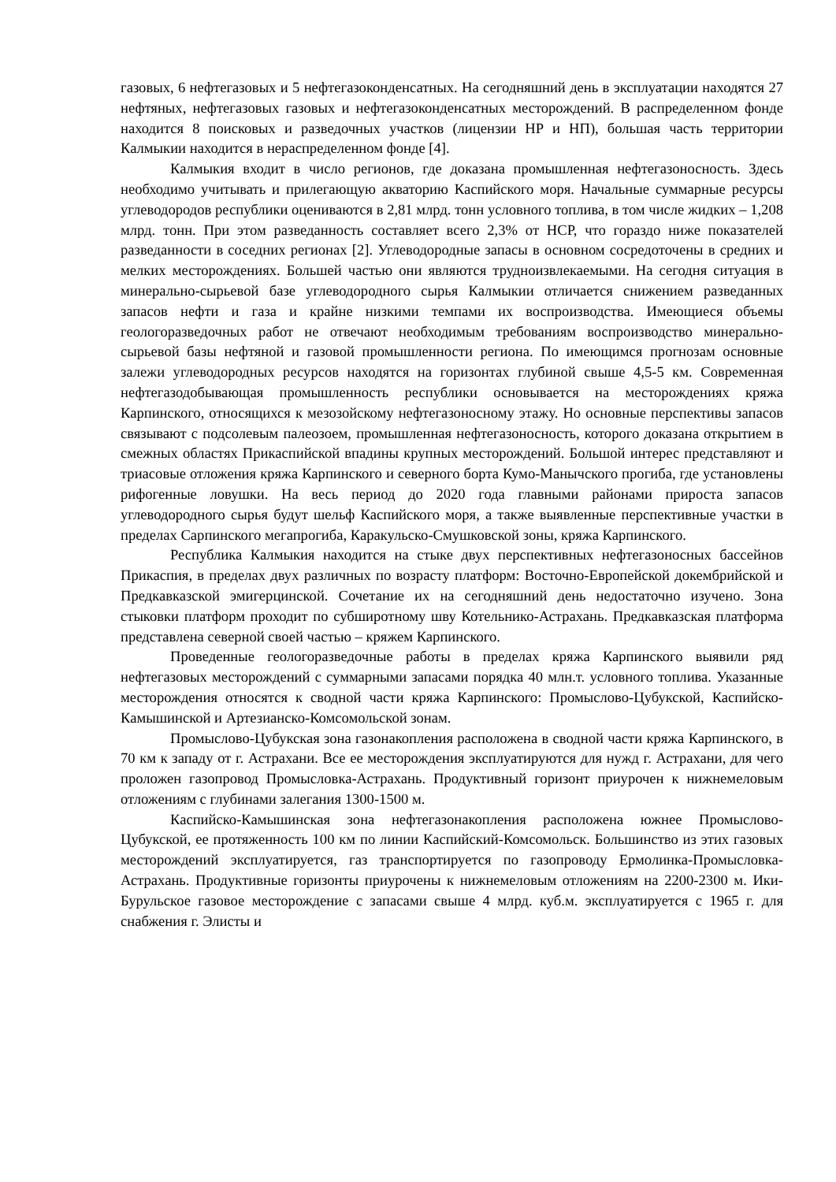газовых, 6 нефтегазовых и 5 нефтегазоконденсатных. На сегодняшний день в эксплуатации находятся 27 нефтяных, нефтегазовых газовых и нефтегазоконденсатных месторождений. В распределенном фонде находится 8 поисковых и разведочных участков (лицензии НР и НП), большая часть территории Калмыкии находится в нераспределенном фонде [4].
Калмыкия входит в число регионов, где доказана промышленная нефтегазоносность. Здесь необходимо учитывать и прилегающую акваторию Каспийского моря. Начальные суммарные ресурсы углеводородов республики оцениваются в 2,81 млрд. тонн условного топлива, в том числе жидких – 1,208 млрд. тонн. При этом разведанность составляет всего 2,3% от НСР, что гораздо ниже показателей разведанности в соседних регионах [2]. Углеводородные запасы в основном сосредоточены в средних и мелких месторождениях. Большей частью они являются трудноизвлекаемыми. На сегодня ситуация в минерально-сырьевой базе углеводородного сырья Калмыкии отличается снижением разведанных запасов нефти и газа и крайне низкими темпами их воспроизводства. Имеющиеся объемы геологоразведочных работ не отвечают необходимым требованиям воспроизводство минерально-сырьевой базы нефтяной и газовой промышленности региона. По имеющимся прогнозам основные залежи углеводородных ресурсов находятся на горизонтах глубиной свыше 4,5-5 км. Современная нефтегазодобывающая промышленность республики основывается на месторождениях кряжа Карпинского, относящихся к мезозойскому нефтегазоносному этажу. Но основные перспективы запасов связывают с подсолевым палеозоем, промышленная нефтегазоносность, которого доказана открытием в смежных областях Прикаспийской впадины крупных месторождений. Большой интерес представляют и триасовые отложения кряжа Карпинского и северного борта Кумо-Манычского прогиба, где установлены рифогенные ловушки. На весь период до 2020 года главными районами прироста запасов углеводородного сырья будут шельф Каспийского моря, а также выявленные перспективные участки в пределах Сарпинского мегапрогиба, Каракульско-Смушковской зоны, кряжа Карпинского.
Республика Калмыкия находится на стыке двух перспективных нефтегазоносных бассейнов Прикаспия, в пределах двух различных по возрасту платформ: Восточно-Европейской докембрийской и Предкавказской эмигерцинской. Сочетание их на сегодняшний день недостаточно изучено. Зона стыковки платформ проходит по субширотному шву Котельнико-Астрахань. Предкавказская платформа представлена северной своей частью – кряжем Карпинского.
Проведенные геологоразведочные работы в пределах кряжа Карпинского выявили ряд нефтегазовых месторождений с суммарными запасами порядка 40 млн.т. условного топлива. Указанные месторождения относятся к сводной части кряжа Карпинского: Промыслово-Цубукской, Каспийско-Камышинской и Артезианско-Комсомольской зонам.
Промыслово-Цубукская зона газонакопления расположена в сводной части кряжа Карпинского, в 70 км к западу от г. Астрахани. Все ее месторождения эксплуатируются для нужд г. Астрахани, для чего проложен газопровод Промысловка-Астрахань. Продуктивный горизонт приурочен к нижнемеловым отложениям с глубинами залегания 1300-1500 м.
Каспийско-Камышинская зона нефтегазонакопления расположена южнее Промыслово-Цубукской, ее протяженность 100 км по линии Каспийский-Комсомольск. Большинство из этих газовых месторождений эксплуатируется, газ транспортируется по газопроводу Ермолинка-Промысловка-Астрахань. Продуктивные горизонты приурочены к нижнемеловым отложениям на 2200-2300 м. Ики-Бурульское газовое месторождение с запасами свыше 4 млрд. куб.м. эксплуатируется с 1965 г. для снабжения г. Элисты и